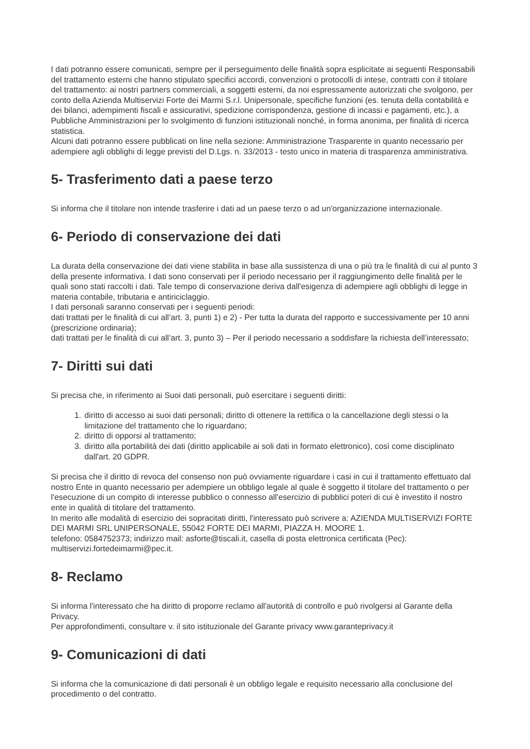I dati potranno essere comunicati, sempre per il perseguimento delle finalità sopra esplicitate ai seguenti Responsabili del trattamento esterni che hanno stipulato specifici accordi, convenzioni o protocolli di intese, contratti con il titolare del trattamento: ai nostri partners commerciali, a soggetti esterni, da noi espressamente autorizzati che svolgono, per conto della Azienda Multiservizi Forte dei Marmi S.r.l. Unipersonale, specifiche funzioni (es. tenuta della contabilità e dei bilanci, adempimenti fiscali e assicurativi, spedizione corrispondenza, gestione di incassi e pagamenti, etc.), a Pubbliche Amministrazioni per lo svolgimento di funzioni istituzionali nonché, in forma anonima, per finalità di ricerca statistica.
Alcuni dati potranno essere pubblicati on line nella sezione: Amministrazione Trasparente in quanto necessario per adempiere agli obblighi di legge previsti del D.Lgs. n. 33/2013 - testo unico in materia di trasparenza amministrativa.
5- Trasferimento dati a paese terzo
Si informa che il titolare non intende trasferire i dati ad un paese terzo o ad un'organizzazione internazionale.
6- Periodo di conservazione dei dati
La durata della conservazione dei dati viene stabilita in base alla sussistenza di una o più tra le finalità di cui al punto 3 della presente informativa. I dati sono conservati per il periodo necessario per il raggiungimento delle finalità per le quali sono stati raccolti i dati. Tale tempo di conservazione deriva dall'esigenza di adempiere agli obblighi di legge in materia contabile, tributaria e antiriciclaggio.
I dati personali saranno conservati per i seguenti periodi:
dati trattati per le finalità di cui all’art. 3, punti 1) e 2) - Per tutta la durata del rapporto e successivamente per 10 anni (prescrizione ordinaria);
dati trattati per le finalità di cui all’art. 3, punto 3) – Per il periodo necessario a soddisfare la richiesta dell’interessato;
7- Diritti sui dati
Si precisa che, in riferimento ai Suoi dati personali, può esercitare i seguenti diritti:
1. diritto di accesso ai suoi dati personali; diritto di ottenere la rettifica o la cancellazione degli stessi o la limitazione del trattamento che lo riguardano;
2. diritto di opporsi al trattamento;
3. diritto alla portabilità dei dati (diritto applicabile ai soli dati in formato elettronico), così come disciplinato dall'art. 20 GDPR.
Si precisa che il diritto di revoca del consenso non può ovviamente riguardare i casi in cui il trattamento effettuato dal nostro Ente in quanto necessario per adempiere un obbligo legale al quale è soggetto il titolare del trattamento o per l'esecuzione di un compito di interesse pubblico o connesso all'esercizio di pubblici poteri di cui è investito il nostro ente in qualità di titolare del trattamento.
In merito alle modalità di esercizio dei sopracitati diritti, l'interessato può scrivere a: AZIENDA MULTISERVIZI FORTE DEI MARMI SRL UNIPERSONALE, 55042 FORTE DEI MARMI, PIAZZA H. MOORE 1.
telefono: 0584752373; indirizzo mail: asforte@tiscali.it, casella di posta elettronica certificata (Pec): multiservizi.fortedeimarmi@pec.it.
8- Reclamo
Si informa l'interessato che ha diritto di proporre reclamo all'autorità di controllo e può rivolgersi al Garante della Privacy.
Per approfondimenti, consultare v. il sito istituzionale del Garante privacy www.garanteprivacy.it
9- Comunicazioni di dati
Si informa che la comunicazione di dati personali è un obbligo legale e requisito necessario alla conclusione del procedimento o del contratto.